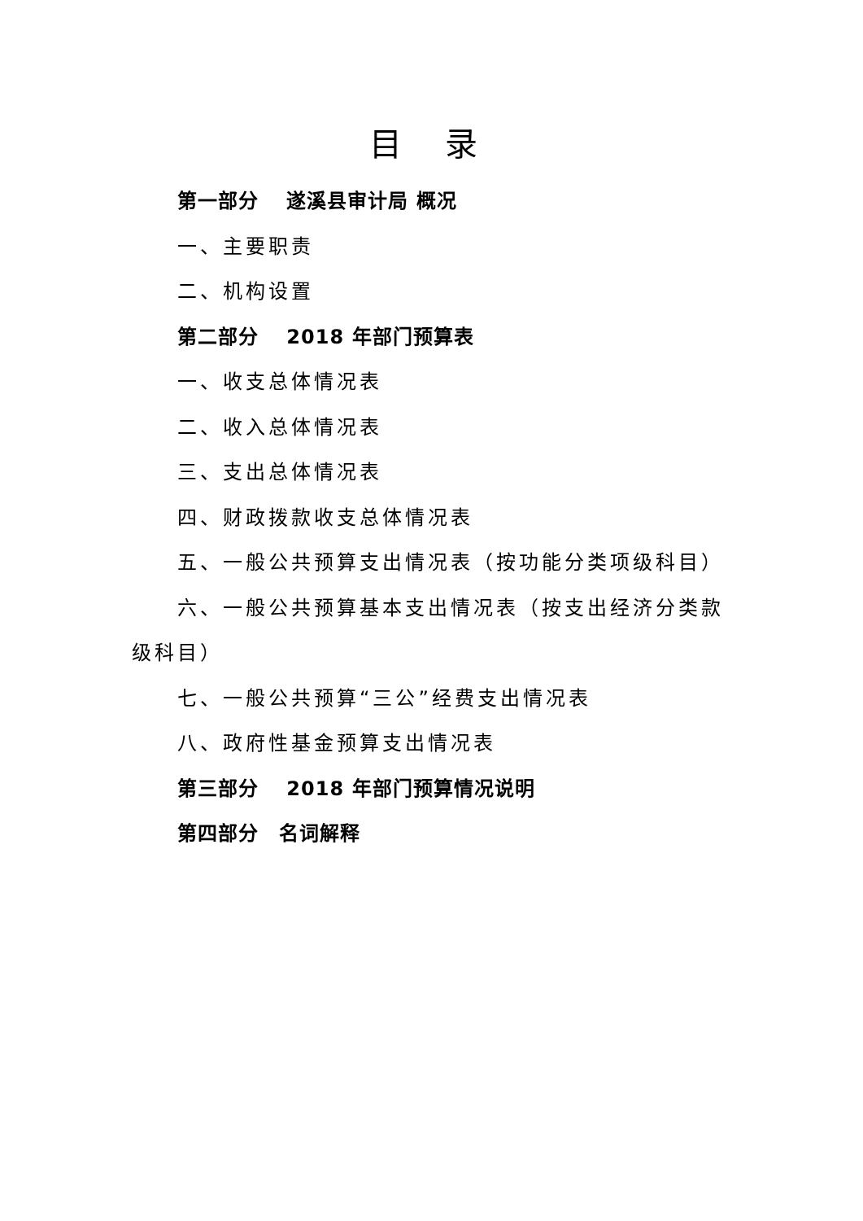目 录
第一部分　 遂溪县审计局 概况
一、主要职责
二、机构设置
第二部分　 2018 年部门预算表
一、收支总体情况表
二、收入总体情况表
三、支出总体情况表
四、财政拨款收支总体情况表
五、一般公共预算支出情况表（按功能分类项级科目）
六、一般公共预算基本支出情况表（按支出经济分类款级科目）
七、一般公共预算“三公”经费支出情况表
八、政府性基金预算支出情况表
第三部分　 2018 年部门预算情况说明
第四部分　名词解释